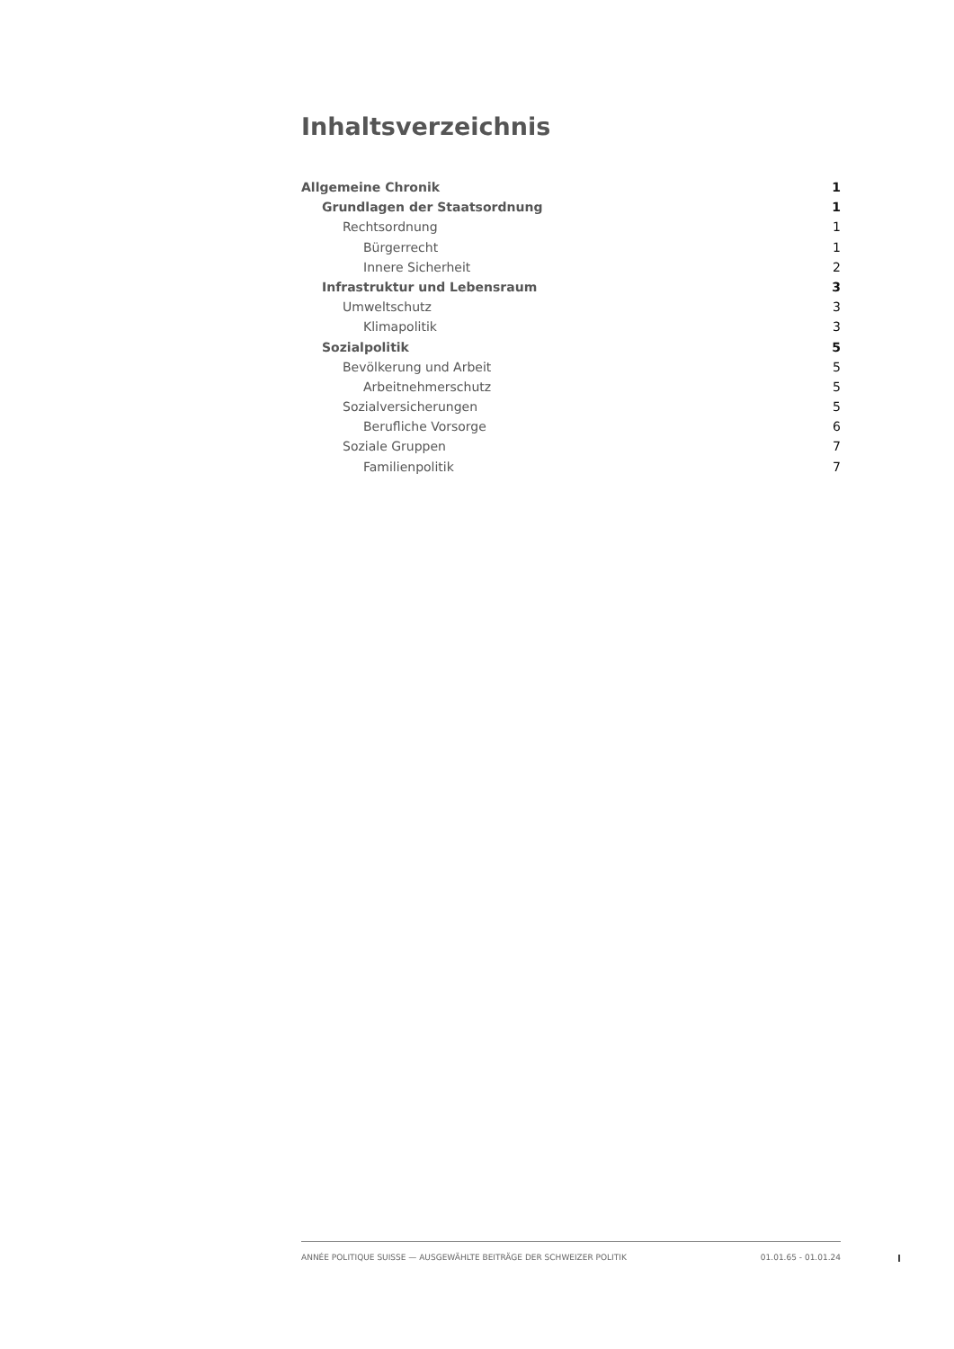Inhaltsverzeichnis
Allgemeine Chronik 1
Grundlagen der Staatsordnung 1
Rechtsordnung 1
Bürgerrecht 1
Innere Sicherheit 2
Infrastruktur und Lebensraum 3
Umweltschutz 3
Klimapolitik 3
Sozialpolitik 5
Bevölkerung und Arbeit 5
Arbeitnehmerschutz 5
Sozialversicherungen 5
Berufliche Vorsorge 6
Soziale Gruppen 7
Familienpolitik 7
ANNÉE POLITIQUE SUISSE — AUSGEWÄHLTE BEITRÄGE DER SCHWEIZER POLITIK 01.01.65 - 01.01.24
I